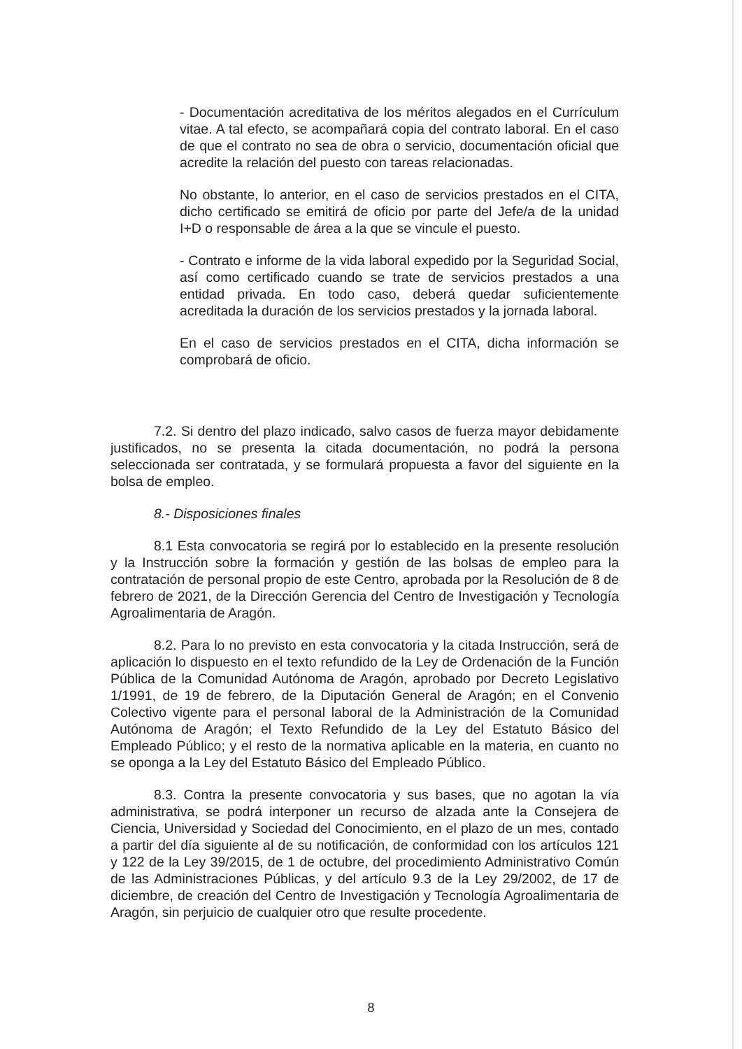- Documentación acreditativa de los méritos alegados en el Currículum vitae. A tal efecto, se acompañará copia del contrato laboral. En el caso de que el contrato no sea de obra o servicio, documentación oficial que acredite la relación del puesto con tareas relacionadas.
No obstante, lo anterior, en el caso de servicios prestados en el CITA, dicho certificado se emitirá de oficio por parte del Jefe/a de la unidad I+D o responsable de área a la que se vincule el puesto.
- Contrato e informe de la vida laboral expedido por la Seguridad Social, así como certificado cuando se trate de servicios prestados a una entidad privada. En todo caso, deberá quedar suficientemente acreditada la duración de los servicios prestados y la jornada laboral.
En el caso de servicios prestados en el CITA, dicha información se comprobará de oficio.
7.2. Si dentro del plazo indicado, salvo casos de fuerza mayor debidamente justificados, no se presenta la citada documentación, no podrá la persona seleccionada ser contratada, y se formulará propuesta a favor del siguiente en la bolsa de empleo.
8.- Disposiciones finales
8.1 Esta convocatoria se regirá por lo establecido en la presente resolución y la Instrucción sobre la formación y gestión de las bolsas de empleo para la contratación de personal propio de este Centro, aprobada por la Resolución de 8 de febrero de 2021, de la Dirección Gerencia del Centro de Investigación y Tecnología Agroalimentaria de Aragón.
8.2. Para lo no previsto en esta convocatoria y la citada Instrucción, será de aplicación lo dispuesto en el texto refundido de la Ley de Ordenación de la Función Pública de la Comunidad Autónoma de Aragón, aprobado por Decreto Legislativo 1/1991, de 19 de febrero, de la Diputación General de Aragón; en el Convenio Colectivo vigente para el personal laboral de la Administración de la Comunidad Autónoma de Aragón; el Texto Refundido de la Ley del Estatuto Básico del Empleado Público; y el resto de la normativa aplicable en la materia, en cuanto no se oponga a la Ley del Estatuto Básico del Empleado Público.
8.3. Contra la presente convocatoria y sus bases, que no agotan la vía administrativa, se podrá interponer un recurso de alzada ante la Consejera de Ciencia, Universidad y Sociedad del Conocimiento, en el plazo de un mes, contado a partir del día siguiente al de su notificación, de conformidad con los artículos 121 y 122 de la Ley 39/2015, de 1 de octubre, del procedimiento Administrativo Común de las Administraciones Públicas, y del artículo 9.3 de la Ley 29/2002, de 17 de diciembre, de creación del Centro de Investigación y Tecnología Agroalimentaria de Aragón, sin perjuicio de cualquier otro que resulte procedente.
8